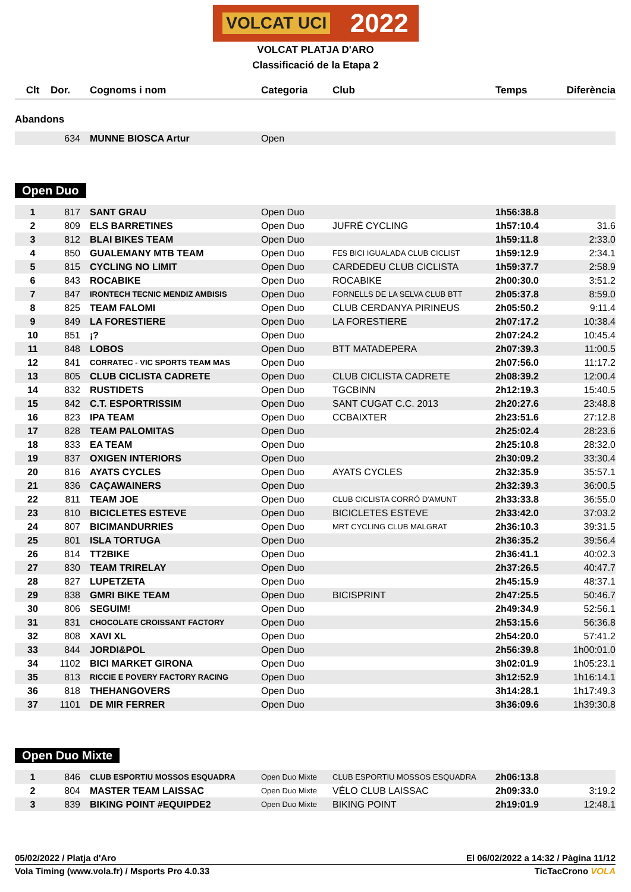VOLCAT UCI 2022
VOLCAT PLATJA D'ARO
Classificació de la Etapa 2
| Clt | Dor. | Cognoms i nom | Categoria | Club | Temps | Diferència |
| --- | --- | --- | --- | --- | --- | --- |
Abandons
| | 634 | | MUNNE BIOSCA Artur | Open |
Open Duo
| 1 | 817 | | SANT GRAU | Open Duo | | 1h56:38.8 | |
| 2 | 809 | | ELS BARRETINES | Open Duo | JUFRÉ CYCLING | 1h57:10.4 | 31.6 |
| 3 | 812 | | BLAI BIKES TEAM | Open Duo | | 1h59:11.8 | 2:33.0 |
| 4 | 850 | | GUALEMANY MTB TEAM | Open Duo | FES BICI IGUALADA CLUB CICLIST | 1h59:12.9 | 2:34.1 |
| 5 | 815 | | CYCLING NO LIMIT | Open Duo | CARDEDEU CLUB CICLISTA | 1h59:37.7 | 2:58.9 |
| 6 | 843 | | ROCABIKE | Open Duo | ROCABIKE | 2h00:30.0 | 3:51.2 |
| 7 | 847 | | IRONTECH TECNIC MENDIZ AMBISIS | Open Duo | FORNELLS DE LA SELVA CLUB BTT | 2h05:37.8 | 8:59.0 |
| 8 | 825 | | TEAM FALOMI | Open Duo | CLUB CERDANYA PIRINEUS | 2h05:50.2 | 9:11.4 |
| 9 | 849 | | LA FORESTIERE | Open Duo | LA FORESTIERE | 2h07:17.2 | 10:38.4 |
| 10 | 851 | | ¡? | Open Duo | | 2h07:24.2 | 10:45.4 |
| 11 | 848 | | LOBOS | Open Duo | BTT MATADEPERA | 2h07:39.3 | 11:00.5 |
| 12 | 841 | | CORRATEC - VIC SPORTS TEAM MAS | Open Duo | | 2h07:56.0 | 11:17.2 |
| 13 | 805 | | CLUB CICLISTA CADRETE | Open Duo | CLUB CICLISTA CADRETE | 2h08:39.2 | 12:00.4 |
| 14 | 832 | | RUSTIDETS | Open Duo | TGCBINN | 2h12:19.3 | 15:40.5 |
| 15 | 842 | | C.T. ESPORTRISSIM | Open Duo | SANT CUGAT C.C. 2013 | 2h20:27.6 | 23:48.8 |
| 16 | 823 | | IPA TEAM | Open Duo | CCBAIXTER | 2h23:51.6 | 27:12.8 |
| 17 | 828 | | TEAM PALOMITAS | Open Duo | | 2h25:02.4 | 28:23.6 |
| 18 | 833 | | EA TEAM | Open Duo | | 2h25:10.8 | 28:32.0 |
| 19 | 837 | | OXIGEN INTERIORS | Open Duo | | 2h30:09.2 | 33:30.4 |
| 20 | 816 | | AYATS CYCLES | Open Duo | AYATS CYCLES | 2h32:35.9 | 35:57.1 |
| 21 | 836 | | CAÇAWAINERS | Open Duo | | 2h32:39.3 | 36:00.5 |
| 22 | 811 | | TEAM JOE | Open Duo | CLUB CICLISTA CORRÓ D'AMUNT | 2h33:33.8 | 36:55.0 |
| 23 | 810 | | BICICLETES ESTEVE | Open Duo | BICICLETES ESTEVE | 2h33:42.0 | 37:03.2 |
| 24 | 807 | | BICIMANDURRIES | Open Duo | MRT CYCLING CLUB MALGRAT | 2h36:10.3 | 39:31.5 |
| 25 | 801 | | ISLA TORTUGA | Open Duo | | 2h36:35.2 | 39:56.4 |
| 26 | 814 | | TT2BIKE | Open Duo | | 2h36:41.1 | 40:02.3 |
| 27 | 830 | | TEAM TRIRELAY | Open Duo | | 2h37:26.5 | 40:47.7 |
| 28 | 827 | | LUPETZETA | Open Duo | | 2h45:15.9 | 48:37.1 |
| 29 | 838 | | GMRI BIKE TEAM | Open Duo | BICISPRINT | 2h47:25.5 | 50:46.7 |
| 30 | 806 | | SEGUIM! | Open Duo | | 2h49:34.9 | 52:56.1 |
| 31 | 831 | | CHOCOLATE CROISSANT FACTORY | Open Duo | | 2h53:15.6 | 56:36.8 |
| 32 | 808 | | XAVI XL | Open Duo | | 2h54:20.0 | 57:41.2 |
| 33 | 844 | | JORDI&POL | Open Duo | | 2h56:39.8 | 1h00:01.0 |
| 34 | 1102 | | BICI MARKET GIRONA | Open Duo | | 3h02:01.9 | 1h05:23.1 |
| 35 | 813 | | RICCIE E POVERY FACTORY RACING | Open Duo | | 3h12:52.9 | 1h16:14.1 |
| 36 | 818 | | THEHANGOVERS | Open Duo | | 3h14:28.1 | 1h17:49.3 |
| 37 | 1101 | | DE MIR FERRER | Open Duo | | 3h36:09.6 | 1h39:30.8 |
Open Duo Mixte
| 1 | 846 | | CLUB ESPORTIU MOSSOS ESQUADRA | Open Duo Mixte | CLUB ESPORTIU MOSSOS ESQUADRA | 2h06:13.8 | |
| 2 | 804 | | MASTER TEAM LAISSAC | Open Duo Mixte | VÉLO CLUB LAISSAC | 2h09:33.0 | 3:19.2 |
| 3 | 839 | | BIKING POINT #EQUIPDE2 | Open Duo Mixte | BIKING POINT | 2h19:01.9 | 12:48.1 |
05/02/2022 / Platja d'Aro El 06/02/2022 a 14:32 / Pàgina 11/12
Vola Timing (www.vola.fr) / Msports Pro 4.0.33 TicTacCrono VOLA